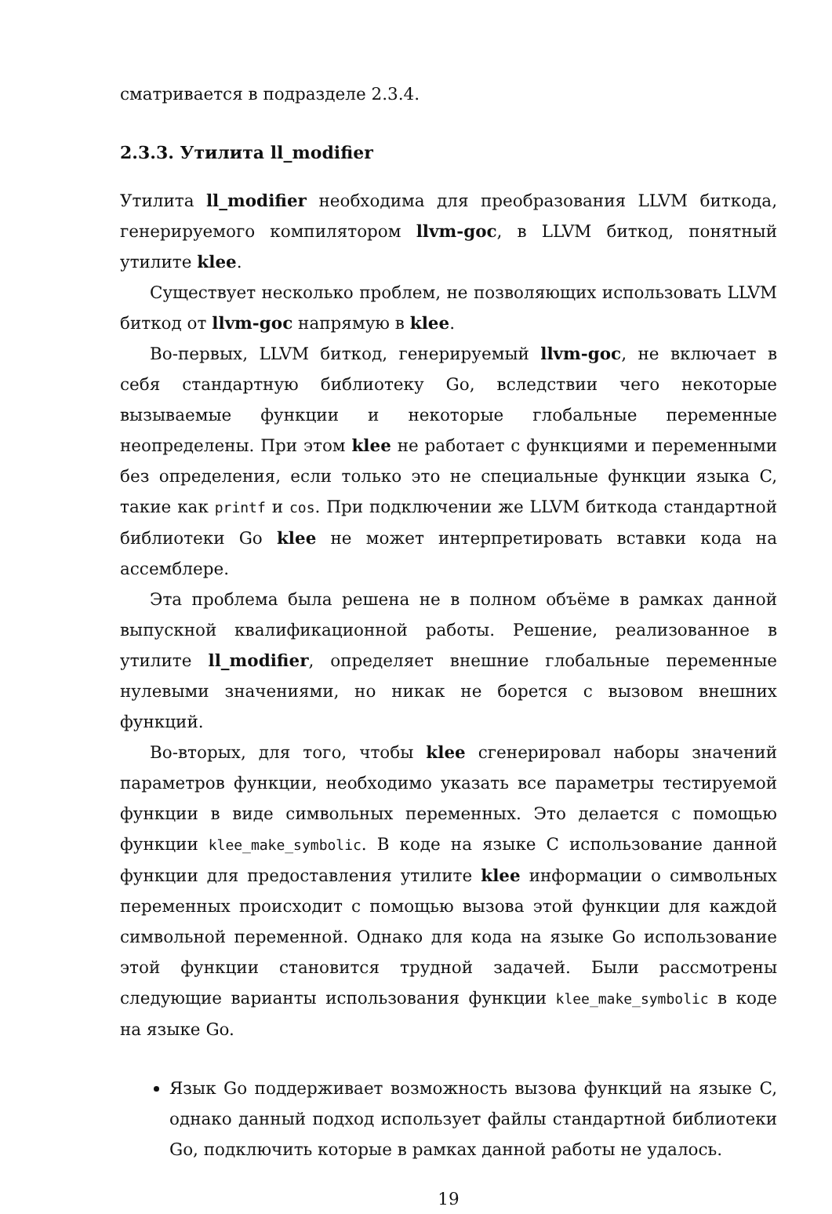сматривается в подразделе 2.3.4.
2.3.3. Утилита ll_modifier
Утилита ll_modifier необходима для преобразования LLVM биткода, генерируемого компилятором llvm-goc, в LLVM биткод, понятный утилите klee.
Существует несколько проблем, не позволяющих использовать LLVM биткод от llvm-goc напрямую в klee.
Во-первых, LLVM биткод, генерируемый llvm-goc, не включает в себя стандартную библиотеку Go, вследствии чего некоторые вызываемые функции и некоторые глобальные переменные неопределены. При этом klee не работает с функциями и переменными без определения, если только это не специальные функции языка C, такие как printf и cos. При подключении же LLVM биткода стандартной библиотеки Go klee не может интерпретировать вставки кода на ассемблере.
Эта проблема была решена не в полном объёме в рамках данной выпускной квалификационной работы. Решение, реализованное в утилите ll_modifier, определяет внешние глобальные переменные нулевыми значениями, но никак не борется с вызовом внешних функций.
Во-вторых, для того, чтобы klee сгенерировал наборы значений параметров функции, необходимо указать все параметры тестируемой функции в виде символьных переменных. Это делается с помощью функции klee_make_symbolic. В коде на языке C использование данной функции для предоставления утилите klee информации о символьных переменных происходит с помощью вызова этой функции для каждой символьной переменной. Однако для кода на языке Go использование этой функции становится трудной задачей. Были рассмотрены следующие варианты использования функции klee_make_symbolic в коде на языке Go.
Язык Go поддерживает возможность вызова функций на языке C, однако данный подход использует файлы стандартной библиотеки Go, подключить которые в рамках данной работы не удалось.
19